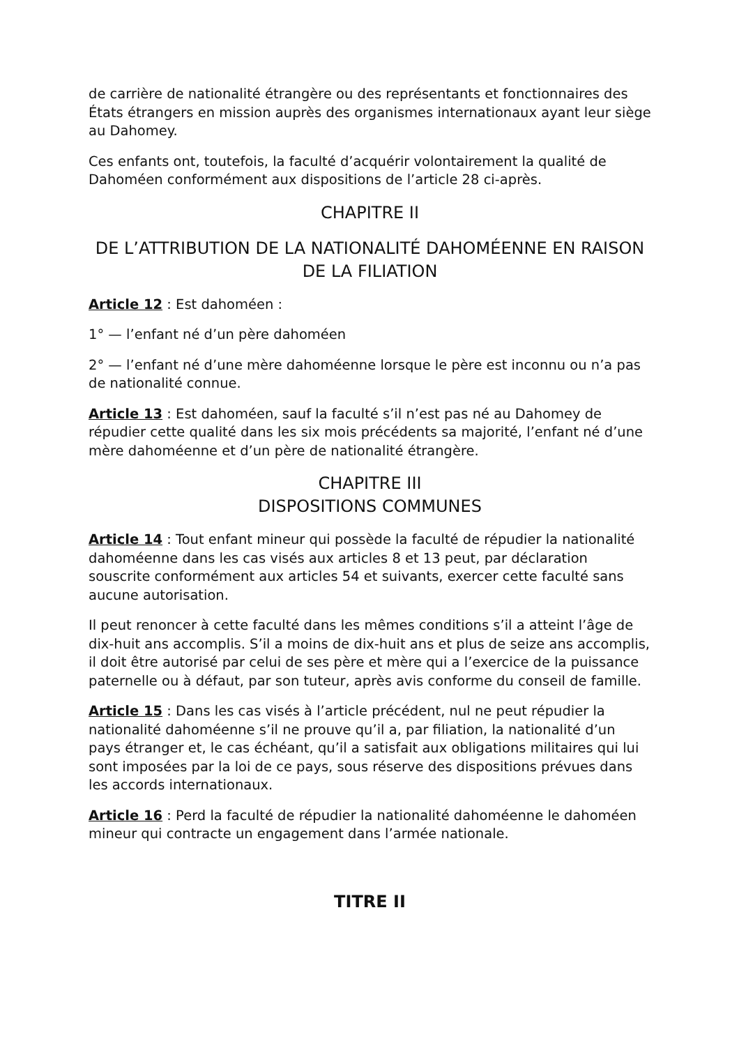de carrière de nationalité étrangère ou des représentants et fonctionnaires des États étrangers en mission auprès des organismes internationaux ayant leur siège au Dahomey.
Ces enfants ont, toutefois, la faculté d’acquérir volontairement la qualité de Dahoméen conformément aux dispositions de l’article 28 ci-après.
CHAPITRE II
DE L’ATTRIBUTION DE LA NATIONALITÉ DAHOMÉENNE EN RAISON DE LA FILIATION
Article 12 : Est dahoméen :
1° — l’enfant né d’un père dahoméen
2° — l’enfant né d’une mère dahoméenne lorsque le père est inconnu ou n’a pas de nationalité connue.
Article 13 : Est dahoméen, sauf la faculté s’il n’est pas né au Dahomey de répudier cette qualité dans les six mois précédents sa majorité, l’enfant né d’une mère dahoméenne et d’un père de nationalité étrangère.
CHAPITRE III
DISPOSITIONS COMMUNES
Article 14 : Tout enfant mineur qui possède la faculté de répudier la nationalité dahoméenne dans les cas visés aux articles 8 et 13 peut, par déclaration souscrite conformément aux articles 54 et suivants, exercer cette faculté sans aucune autorisation.
Il peut renoncer à cette faculté dans les mêmes conditions s’il a atteint l’âge de dix-huit ans accomplis. S’il a moins de dix-huit ans et plus de seize ans accomplis, il doit être autorisé par celui de ses père et mère qui a l’exercice de la puissance paternelle ou à défaut, par son tuteur, après avis conforme du conseil de famille.
Article 15 : Dans les cas visés à l’article précédent, nul ne peut répudier la nationalité dahoméenne s’il ne prouve qu’il a, par filiation, la nationalité d’un pays étranger et, le cas échéant, qu’il a satisfait aux obligations militaires qui lui sont imposées par la loi de ce pays, sous réserve des dispositions prévues dans les accords internationaux.
Article 16 : Perd la faculté de répudier la nationalité dahoméenne le dahoméen mineur qui contracte un engagement dans l’armée nationale.
TITRE II